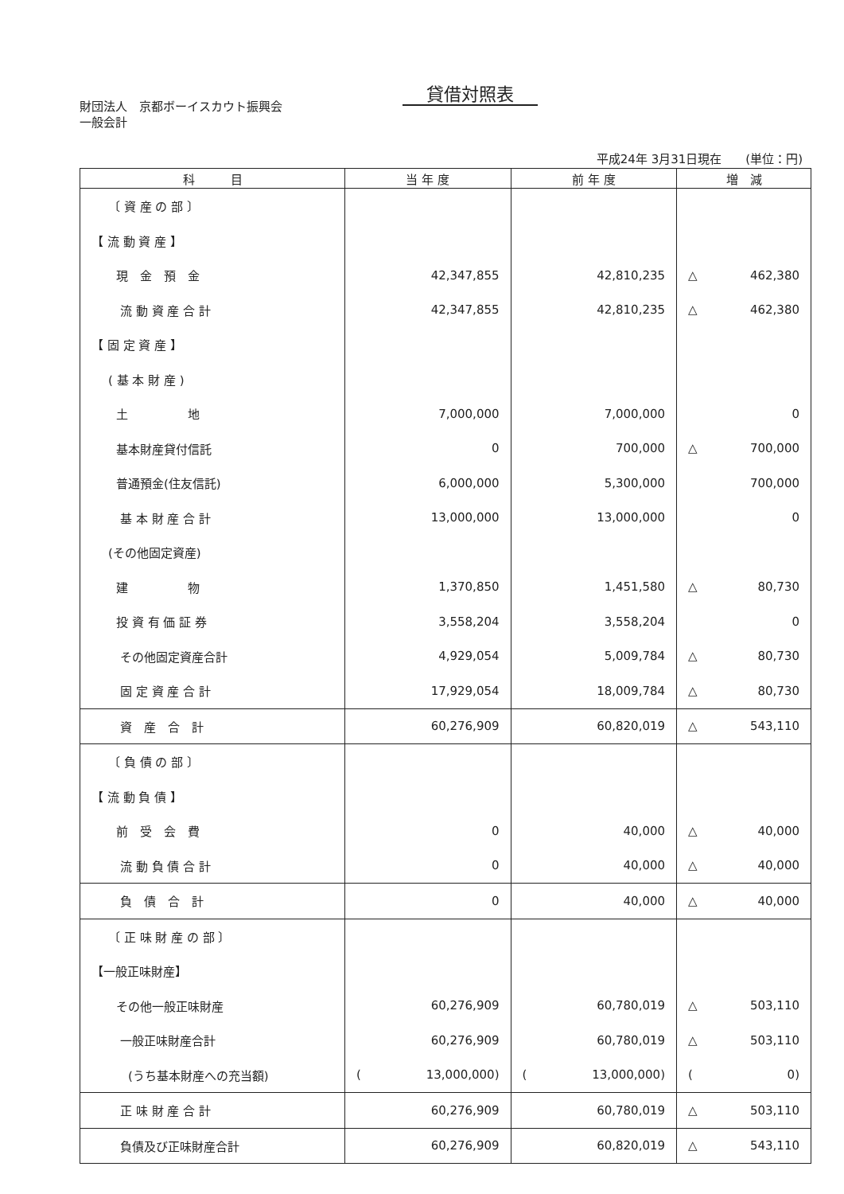貸借対照表
財団法人　京都ボーイスカウト振興会
一般会計
平成24年 3月31日現在　　(単位：円)
| 科 目 | 当 年 度 | 前 年 度 | 増 減 |
| --- | --- | --- | --- |
| 〔 資 産 の 部 〕 | | | |
| 【 流 動 資 産 】 | | | |
| 現 金 預 金 | 42,347,855 | 42,810,235 | △ 462,380 |
| 流 動 資 産 合 計 | 42,347,855 | 42,810,235 | △ 462,380 |
| 【 固 定 資 産 】 | | | |
| ( 基 本 財 産 ) | | | |
| 土 地 | 7,000,000 | 7,000,000 | 0 |
| 基本財産貸付信託 | 0 | 700,000 | △ 700,000 |
| 普通預金(住友信託) | 6,000,000 | 5,300,000 | 700,000 |
| 基 本 財 産 合 計 | 13,000,000 | 13,000,000 | 0 |
| (その他固定資産) | | | |
| 建 物 | 1,370,850 | 1,451,580 | △ 80,730 |
| 投 資 有 価 証 券 | 3,558,204 | 3,558,204 | 0 |
| その他固定資産合計 | 4,929,054 | 5,009,784 | △ 80,730 |
| 固 定 資 産 合 計 | 17,929,054 | 18,009,784 | △ 80,730 |
| 資 産 合 計 | 60,276,909 | 60,820,019 | △ 543,110 |
| 〔 負 債 の 部 〕 | | | |
| 【 流 動 負 債 】 | | | |
| 前 受 会 費 | 0 | 40,000 | △ 40,000 |
| 流 動 負 債 合 計 | 0 | 40,000 | △ 40,000 |
| 負 債 合 計 | 0 | 40,000 | △ 40,000 |
| 〔 正 味 財 産 の 部 〕 | | | |
| 【一般正味財産】 | | | |
| その他一般正味財産 | 60,276,909 | 60,780,019 | △ 503,110 |
| 一般正味財産合計 | 60,276,909 | 60,780,019 | △ 503,110 |
| (うち基本財産への充当額) | ( 13,000,000) | ( 13,000,000) | ( 0) |
| 正 味 財 産 合 計 | 60,276,909 | 60,780,019 | △ 503,110 |
| 負債及び正味財産合計 | 60,276,909 | 60,820,019 | △ 543,110 |